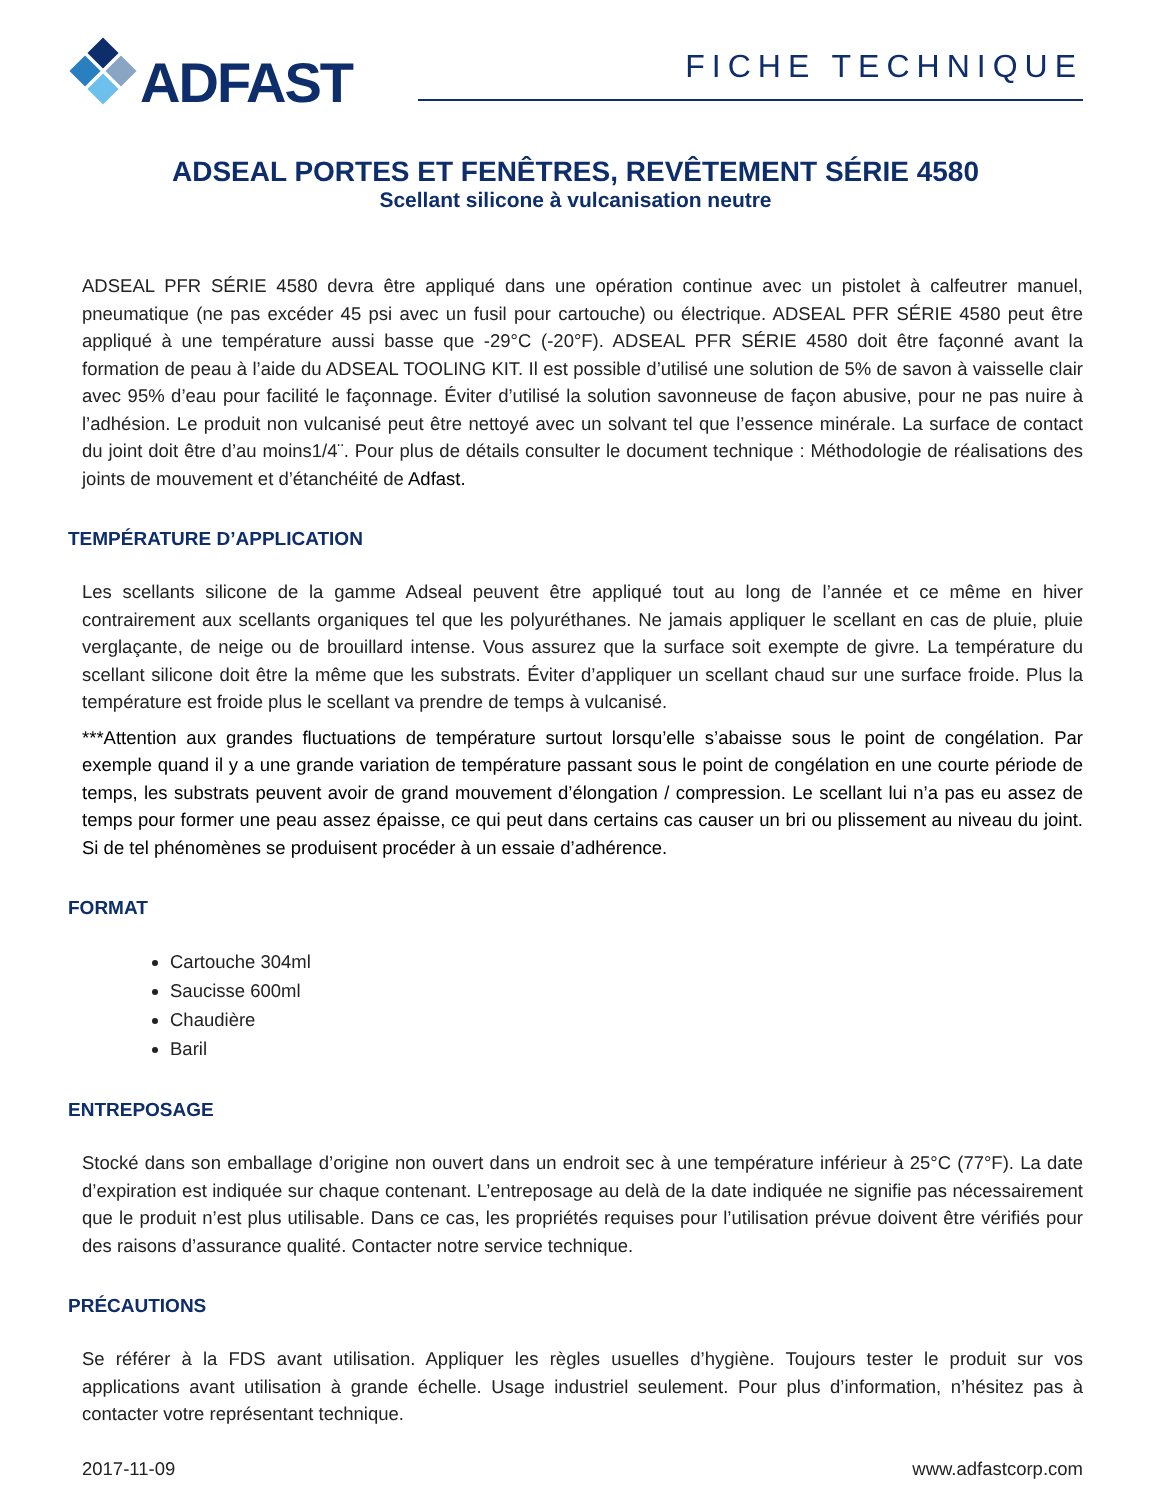ADFAST
FICHE TECHNIQUE
ADSEAL PORTES ET FENÊTRES, REVÊTEMENT SÉRIE 4580
Scellant silicone à vulcanisation neutre
ADSEAL PFR SÉRIE 4580 devra être appliqué dans une opération continue avec un pistolet à calfeutrer manuel, pneumatique (ne pas excéder 45 psi avec un fusil pour cartouche) ou électrique. ADSEAL PFR SÉRIE 4580 peut être appliqué à une température aussi basse que -29°C (-20°F). ADSEAL PFR SÉRIE 4580 doit être façonné avant la formation de peau à l’aide du ADSEAL TOOLING KIT. Il est possible d’utilisé une solution de 5% de savon à vaisselle clair avec 95% d’eau pour facilité le façonnage. Éviter d’utilisé la solution savonneuse de façon abusive, pour ne pas nuire à l’adhésion. Le produit non vulcanisé peut être nettoyé avec un solvant tel que l’essence minérale. La surface de contact du joint doit être d’au moins1/4¨. Pour plus de détails consulter le document technique : Méthodologie de réalisations des joints de mouvement et d’étanchéité de Adfast.
TEMPÉRATURE D’APPLICATION
Les scellants silicone de la gamme Adseal peuvent être appliqué tout au long de l’année et ce même en hiver contrairement aux scellants organiques tel que les polyuréthanes. Ne jamais appliquer le scellant en cas de pluie, pluie verglaçante, de neige ou de brouillard intense. Vous assurez que la surface soit exempte de givre. La température du scellant silicone doit être la même que les substrats. Éviter d’appliquer un scellant chaud sur une surface froide. Plus la température est froide plus le scellant va prendre de temps à vulcanisé.
***Attention aux grandes fluctuations de température surtout lorsqu’elle s’abaisse sous le point de congélation. Par exemple quand il y a une grande variation de température passant sous le point de congélation en une courte période de temps, les substrats peuvent avoir de grand mouvement d’élongation / compression. Le scellant lui n’a pas eu assez de temps pour former une peau assez épaisse, ce qui peut dans certains cas causer un bri ou plissement au niveau du joint. Si de tel phénomènes se produisent procéder à un essaie d’adhérence.
FORMAT
Cartouche 304ml
Saucisse 600ml
Chaudière
Baril
ENTREPOSAGE
Stocké dans son emballage d’origine non ouvert dans un endroit sec à une température inférieur à 25°C (77°F). La date d’expiration est indiquée sur chaque contenant. L’entreposage au delà de la date indiquée ne signifie pas nécessairement que le produit n’est plus utilisable. Dans ce cas, les propriétés requises pour l’utilisation prévue doivent être vérifiés pour des raisons d’assurance qualité. Contacter notre service technique.
PRÉCAUTIONS
Se référer à la FDS avant utilisation. Appliquer les règles usuelles d’hygiène. Toujours tester le produit sur vos applications avant utilisation à grande échelle. Usage industriel seulement. Pour plus d’information, n’hésitez pas à contacter votre représentant technique.
2017-11-09 www.adfastcorp.com